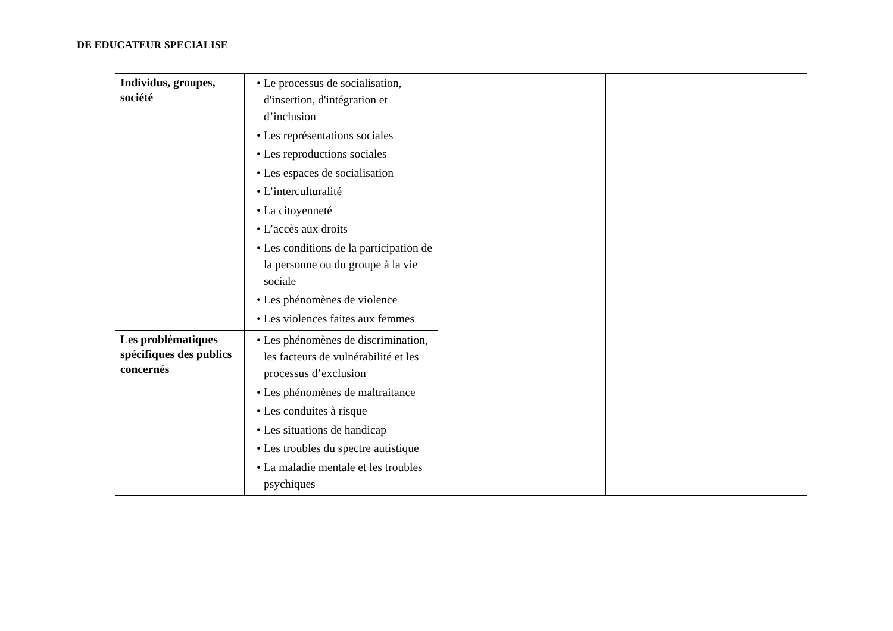DE EDUCATEUR SPECIALISE
| Individus, groupes, société | • Le processus de socialisation, d'insertion, d'intégration et d’inclusion • Les représentations sociales • Les reproductions sociales • Les espaces de socialisation • L’interculturalité • La citoyenneté • L’accès aux droits • Les conditions de la participation de la personne ou du groupe à la vie sociale • Les phénomènes de violence • Les violences faites aux femmes | | |
| Les problématiques spécifiques des publics concernés | • Les phénomènes de discrimination, les facteurs de vulnérabilité et les processus d’exclusion • Les phénomènes de maltraitance • Les conduites à risque • Les situations de handicap • Les troubles du spectre autistique • La maladie mentale et les troubles psychiques | | |